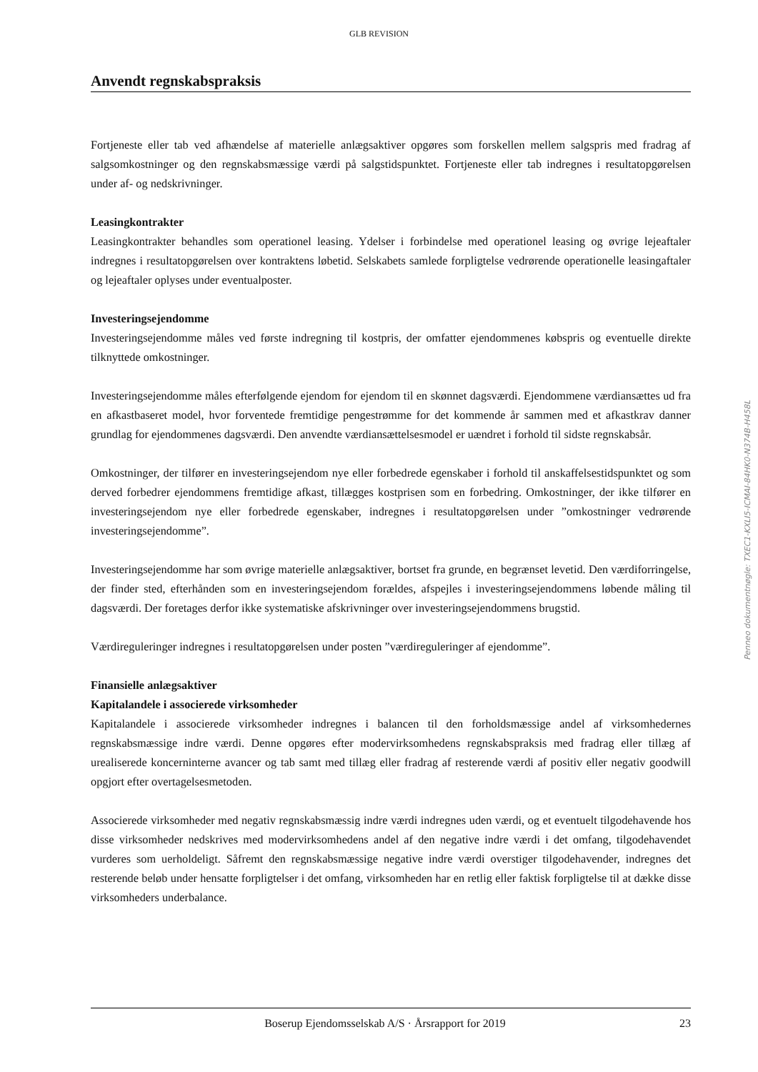GLB REVISION
Anvendt regnskabspraksis
Fortjeneste eller tab ved afhændelse af materielle anlægsaktiver opgøres som forskellen mellem salgspris med fradrag af salgsomkostninger og den regnskabsmæssige værdi på salgstidspunktet. Fortjeneste eller tab indregnes i resultatopgørelsen under af- og nedskrivninger.
Leasingkontrakter
Leasingkontrakter behandles som operationel leasing. Ydelser i forbindelse med operationel leasing og øvrige lejeaftaler indregnes i resultatopgørelsen over kontraktens løbetid. Selskabets samlede forpligtelse vedrørende operationelle leasingaftaler og lejeaftaler oplyses under eventualposter.
Investeringsejendomme
Investeringsejendomme måles ved første indregning til kostpris, der omfatter ejendommenes købspris og eventuelle direkte tilknyttede omkostninger.
Investeringsejendomme måles efterfølgende ejendom for ejendom til en skønnet dagsværdi. Ejendommene værdiansættes ud fra en afkastbaseret model, hvor forventede fremtidige pengestrømme for det kommende år sammen med et afkastkrav danner grundlag for ejendommenes dagsværdi. Den anvendte værdiansættelsesmodel er uændret i forhold til sidste regnskabsår.
Omkostninger, der tilfører en investeringsejendom nye eller forbedrede egenskaber i forhold til anskaffelsestidspunktet og som derved forbedrer ejendommens fremtidige afkast, tillægges kostprisen som en forbedring. Omkostninger, der ikke tilfører en investeringsejendom nye eller forbedrede egenskaber, indregnes i resultatopgørelsen under ”omkostninger vedrørende investeringsejendomme”.
Investeringsejendomme har som øvrige materielle anlægsaktiver, bortset fra grunde, en begrænset levetid. Den værdiforringelse, der finder sted, efterhånden som en investeringsejendom forældes, afspejles i investeringsejendommens løbende måling til dagsværdi. Der foretages derfor ikke systematiske afskrivninger over investeringsejendommens brugstid.
Værdireguleringer indregnes i resultatopgørelsen under posten ”værdireguleringer af ejendomme”.
Finansielle anlægsaktiver
Kapitalandele i associerede virksomheder
Kapitalandele i associerede virksomheder indregnes i balancen til den forholdsmæssige andel af virksomhedernes regnskabsmæssige indre værdi. Denne opgøres efter modervirksomhedens regnskabspraksis med fradrag eller tillæg af urealiserede koncerninterne avancer og tab samt med tillæg eller fradrag af resterende værdi af positiv eller negativ goodwill opgjort efter overtagelsesmetoden.
Associerede virksomheder med negativ regnskabsmæssig indre værdi indregnes uden værdi, og et eventuelt tilgodehavende hos disse virksomheder nedskrives med modervirksomhedens andel af den negative indre værdi i det omfang, tilgodehavendet vurderes som uerholdeligt. Såfremt den regnskabsmæssige negative indre værdi overstiger tilgodehavender, indregnes det resterende beløb under hensatte forpligtelser i det omfang, virksomheden har en retlig eller faktisk forpligtelse til at dække disse virksomheders underbalance.
Penneo dokumentnøgle: TXEC1-KXLI5-ICMAI-84HK0-N374B-H458L
Boserup Ejendomsselskab A/S · Årsrapport for 2019 23